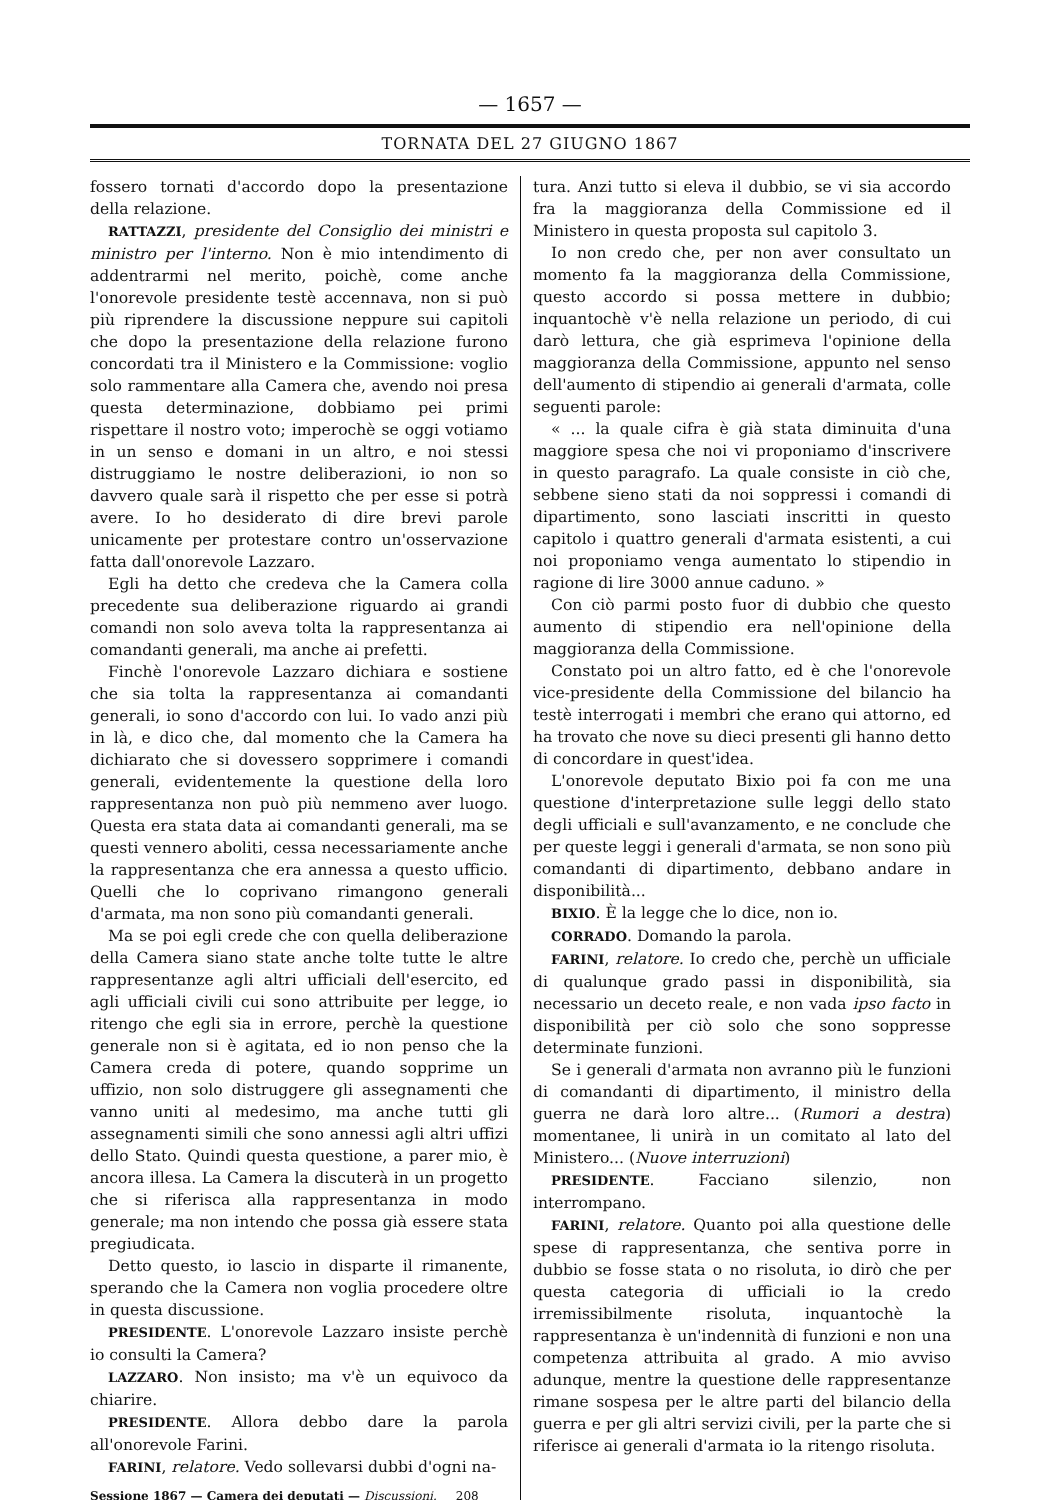— 1657 —
TORNATA DEL 27 GIUGNO 1867
fossero tornati d'accordo dopo la presentazione della relazione.
RATTAZZI, presidente del Consiglio dei ministri e ministro per l'interno. Non è mio intendimento di addentrarmi nel merito, poichè, come anche l'onorevole presidente testè accennava, non si può più riprendere la discussione neppure sui capitoli che dopo la presentazione della relazione furono concordati tra il Ministero e la Commissione: voglio solo rammentare alla Camera che, avendo noi presa questa determinazione, dobbiamo pei primi rispettare il nostro voto; imperochè se oggi votiamo in un senso e domani in un altro, e noi stessi distruggiamo le nostre deliberazioni, io non so davvero quale sarà il rispetto che per esse si potrà avere. Io ho desiderato di dire brevi parole unicamente per protestare contro un'osservazione fatta dall'onorevole Lazzaro.
Egli ha detto che credeva che la Camera colla precedente sua deliberazione riguardo ai grandi comandi non solo aveva tolta la rappresentanza ai comandanti generali, ma anche ai prefetti.
Finchè l'onorevole Lazzaro dichiara e sostiene che sia tolta la rappresentanza ai comandanti generali, io sono d'accordo con lui. Io vado anzi più in là, e dico che, dal momento che la Camera ha dichiarato che si dovessero sopprimere i comandi generali, evidentemente la questione della loro rappresentanza non può più nemmeno aver luogo. Questa era stata data ai comandanti generali, ma se questi vennero aboliti, cessa necessariamente anche la rappresentanza che era annessa a questo ufficio. Quelli che lo coprivano rimangono generali d'armata, ma non sono più comandanti generali.
Ma se poi egli crede che con quella deliberazione della Camera siano state anche tolte tutte le altre rappresentanze agli altri ufficiali dell'esercito, ed agli ufficiali civili cui sono attribuite per legge, io ritengo che egli sia in errore, perchè la questione generale non si è agitata, ed io non penso che la Camera creda di potere, quando sopprime un uffizio, non solo distruggere gli assegnamenti che vanno uniti al medesimo, ma anche tutti gli assegnamenti simili che sono annessi agli altri uffizi dello Stato. Quindi questa questione, a parer mio, è ancora illesa. La Camera la discuterà in un progetto che si riferisca alla rappresentanza in modo generale; ma non intendo che possa già essere stata pregiudicata.
Detto questo, io lascio in disparte il rimanente, sperando che la Camera non voglia procedere oltre in questa discussione.
PRESIDENTE. L'onorevole Lazzaro insiste perchè io consulti la Camera?
LAZZARO. Non insisto; ma v'è un equivoco da chiarire.
PRESIDENTE. Allora debbo dare la parola all'onorevole Farini.
FARINI, relatore. Vedo sollevarsi dubbi d'ogni na-
Sessione 1867 — Camera dei deputati — Discussioni. 208
tura. Anzi tutto si eleva il dubbio, se vi sia accordo fra la maggioranza della Commissione ed il Ministero in questa proposta sul capitolo 3.
Io non credo che, per non aver consultato un momento fa la maggioranza della Commissione, questo accordo si possa mettere in dubbio; inquantochè v'è nella relazione un periodo, di cui darò lettura, che già esprimeva l'opinione della maggioranza della Commissione, appunto nel senso dell'aumento di stipendio ai generali d'armata, colle seguenti parole:
« ... la quale cifra è già stata diminuita d'una maggiore spesa che noi vi proponiamo d'inscrivere in questo paragrafo. La quale consiste in ciò che, sebbene sieno stati da noi soppressi i comandi di dipartimento, sono lasciati inscritti in questo capitolo i quattro generali d'armata esistenti, a cui noi proponiamo venga aumentato lo stipendio in ragione di lire 3000 annue caduno. »
Con ciò parmi posto fuor di dubbio che questo aumento di stipendio era nell'opinione della maggioranza della Commissione.
Constato poi un altro fatto, ed è che l'onorevole vice-presidente della Commissione del bilancio ha testè interrogati i membri che erano qui attorno, ed ha trovato che nove su dieci presenti gli hanno detto di concordare in quest'idea.
L'onorevole deputato Bixio poi fa con me una questione d'interpretazione sulle leggi dello stato degli ufficiali e sull'avanzamento, e ne conclude che per queste leggi i generali d'armata, se non sono più comandanti di dipartimento, debbano andare in disponibilità...
BIXIO. È la legge che lo dice, non io.
CORRADO. Domando la parola.
FARINI, relatore. Io credo che, perchè un ufficiale di qualunque grado passi in disponibilità, sia necessario un deceto reale, e non vada ipso facto in disponibilità per ciò solo che sono soppresse determinate funzioni.
Se i generali d'armata non avranno più le funzioni di comandanti di dipartimento, il ministro della guerra ne darà loro altre... (Rumori a destra) momentanee, li unirà in un comitato al lato del Ministero... (Nuove interruzioni)
PRESIDENTE. Facciano silenzio, non interrompano.
FARINI, relatore. Quanto poi alla questione delle spese di rappresentanza, che sentiva porre in dubbio se fosse stata o no risoluta, io dirò che per questa categoria di ufficiali io la credo irremissibilmente risoluta, inquantochè la rappresentanza è un'indennità di funzioni e non una competenza attribuita al grado. A mio avviso adunque, mentre la questione delle rappresentanze rimane sospesa per le altre parti del bilancio della guerra e per gli altri servizi civili, per la parte che si riferisce ai generali d'armata io la ritengo risoluta.